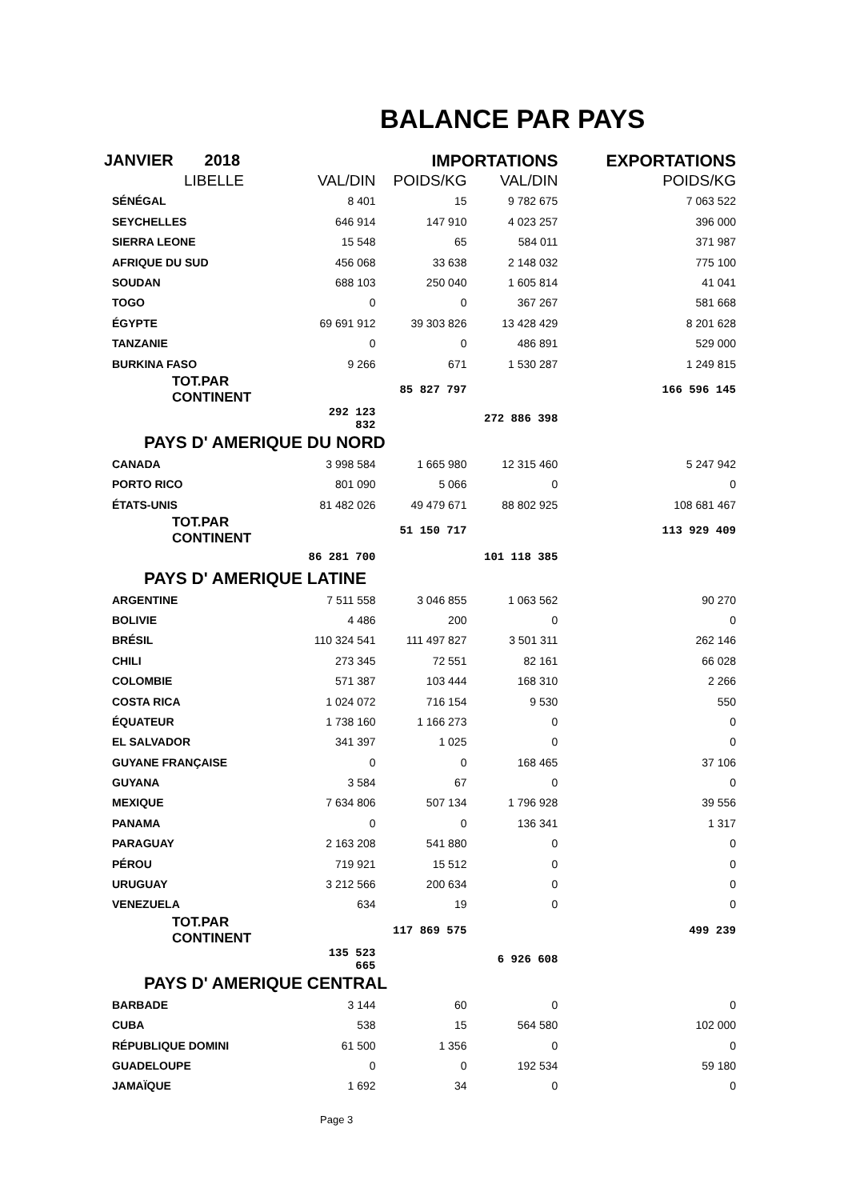BALANCE PAR PAYS
| JANVIER 2018 | | IMPORTATIONS | | EXPORTATIONS |
| LIBELLE | VAL/DIN | POIDS/KG | VAL/DIN | POIDS/KG |
| SÉNÉGAL | 8 401 | 15 | 9 782 675 | 7 063 522 |
| SEYCHELLES | 646 914 | 147 910 | 4 023 257 | 396 000 |
| SIERRA LEONE | 15 548 | 65 | 584 011 | 371 987 |
| AFRIQUE DU SUD | 456 068 | 33 638 | 2 148 032 | 775 100 |
| SOUDAN | 688 103 | 250 040 | 1 605 814 | 41 041 |
| TOGO | 0 | 0 | 367 267 | 581 668 |
| ÉGYPTE | 69 691 912 | 39 303 826 | 13 428 429 | 8 201 628 |
| TANZANIE | 0 | 0 | 486 891 | 529 000 |
| BURKINA FASO | 9 266 | 671 | 1 530 287 | 1 249 815 |
| TOT.PAR CONTINENT | | 85 827 797 | | 166 596 145 |
| | 292 123 832 | | 272 886 398 | |
| PAYS D' AMERIQUE DU NORD | | | | |
| CANADA | 3 998 584 | 1 665 980 | 12 315 460 | 5 247 942 |
| PORTO RICO | 801 090 | 5 066 | 0 | 0 |
| ÉTATS-UNIS | 81 482 026 | 49 479 671 | 88 802 925 | 108 681 467 |
| TOT.PAR CONTINENT | | 51 150 717 | | 113 929 409 |
| | 86 281 700 | | 101 118 385 | |
| PAYS D' AMERIQUE LATINE | | | | |
| ARGENTINE | 7 511 558 | 3 046 855 | 1 063 562 | 90 270 |
| BOLIVIE | 4 486 | 200 | 0 | 0 |
| BRÉSIL | 110 324 541 | 111 497 827 | 3 501 311 | 262 146 |
| CHILI | 273 345 | 72 551 | 82 161 | 66 028 |
| COLOMBIE | 571 387 | 103 444 | 168 310 | 2 266 |
| COSTA RICA | 1 024 072 | 716 154 | 9 530 | 550 |
| ÉQUATEUR | 1 738 160 | 1 166 273 | 0 | 0 |
| EL SALVADOR | 341 397 | 1 025 | 0 | 0 |
| GUYANE FRANÇAISE | 0 | 0 | 168 465 | 37 106 |
| GUYANA | 3 584 | 67 | 0 | 0 |
| MEXIQUE | 7 634 806 | 507 134 | 1 796 928 | 39 556 |
| PANAMA | 0 | 0 | 136 341 | 1 317 |
| PARAGUAY | 2 163 208 | 541 880 | 0 | 0 |
| PÉROU | 719 921 | 15 512 | 0 | 0 |
| URUGUAY | 3 212 566 | 200 634 | 0 | 0 |
| VENEZUELA | 634 | 19 | 0 | 0 |
| TOT.PAR CONTINENT | | 117 869 575 | | 499 239 |
| | 135 523 665 | | 6 926 608 | |
| PAYS D' AMERIQUE CENTRAL | | | | |
| BARBADE | 3 144 | 60 | 0 | 0 |
| CUBA | 538 | 15 | 564 580 | 102 000 |
| RÉPUBLIQUE DOMINI | 61 500 | 1 356 | 0 | 0 |
| GUADELOUPE | 0 | 0 | 192 534 | 59 180 |
| JAMAÏQUE | 1 692 | 34 | 0 | 0 |
Page 3